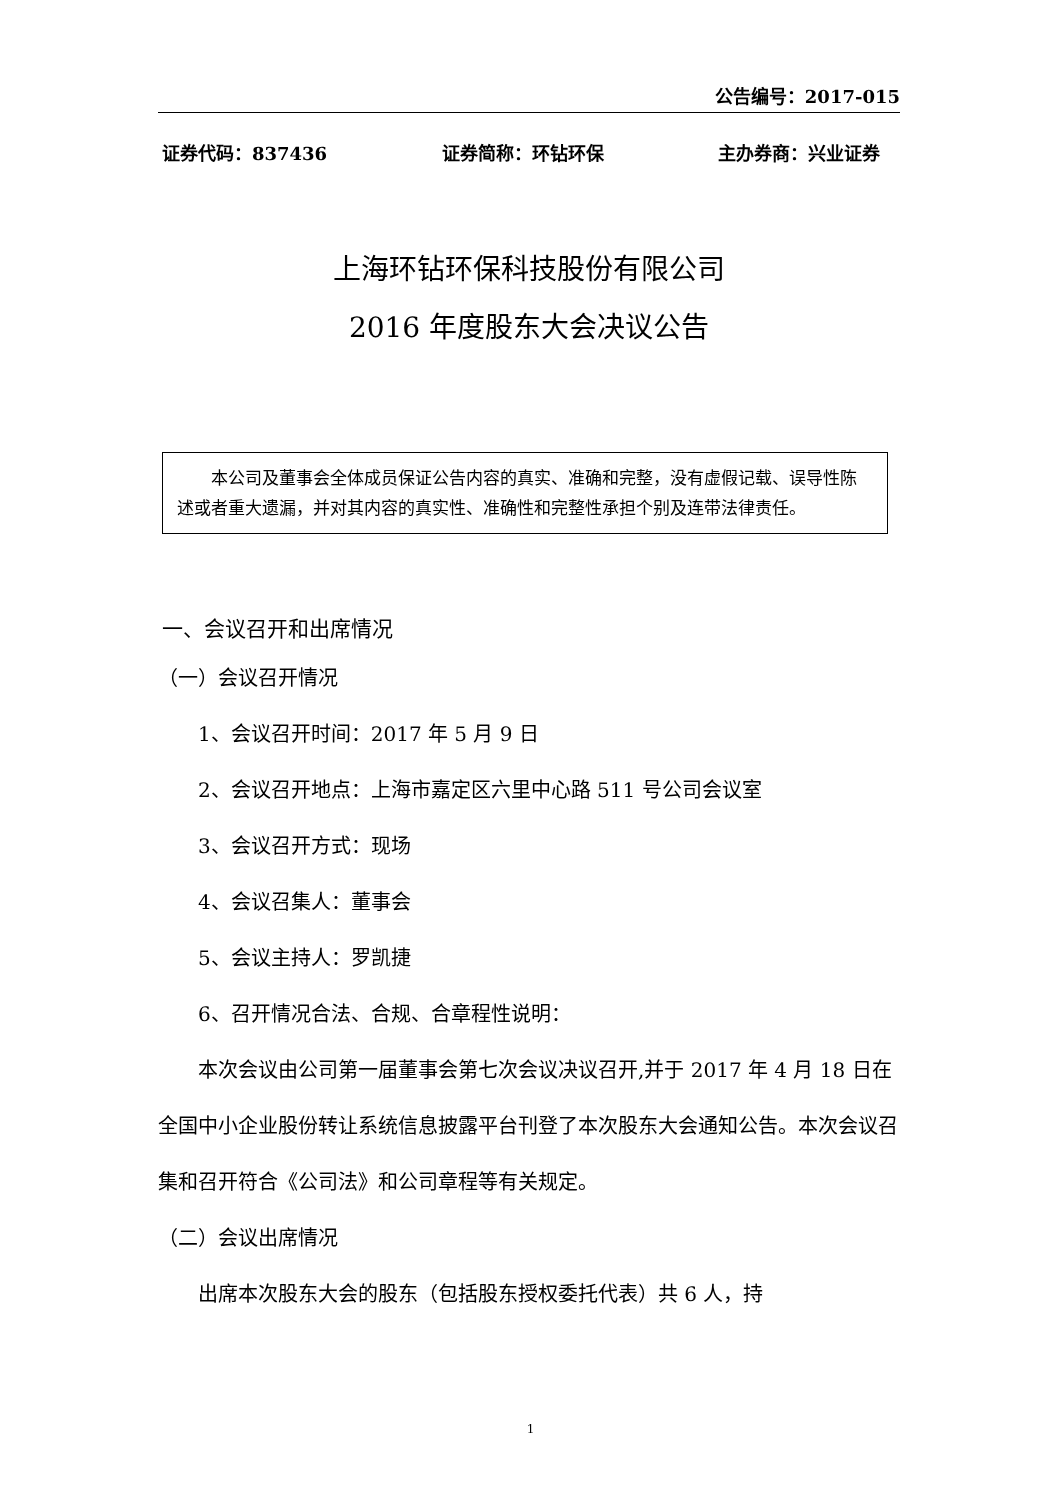公告编号：2017-015
证券代码：837436 证券简称：环钻环保 主办券商：兴业证券
上海环钻环保科技股份有限公司
2016 年度股东大会决议公告
本公司及董事会全体成员保证公告内容的真实、准确和完整，没有虚假记载、误导性陈述或者重大遗漏，并对其内容的真实性、准确性和完整性承担个别及连带法律责任。
一、会议召开和出席情况
（一）会议召开情况
1、会议召开时间：2017 年 5 月 9 日
2、会议召开地点：上海市嘉定区六里中心路 511 号公司会议室
3、会议召开方式：现场
4、会议召集人：董事会
5、会议主持人：罗凯捷
6、召开情况合法、合规、合章程性说明：
本次会议由公司第一届董事会第七次会议决议召开,并于 2017 年 4 月 18 日在全国中小企业股份转让系统信息披露平台刊登了本次股东大会通知公告。本次会议召集和召开符合《公司法》和公司章程等有关规定。
（二）会议出席情况
出席本次股东大会的股东（包括股东授权委托代表）共 6 人，持
1